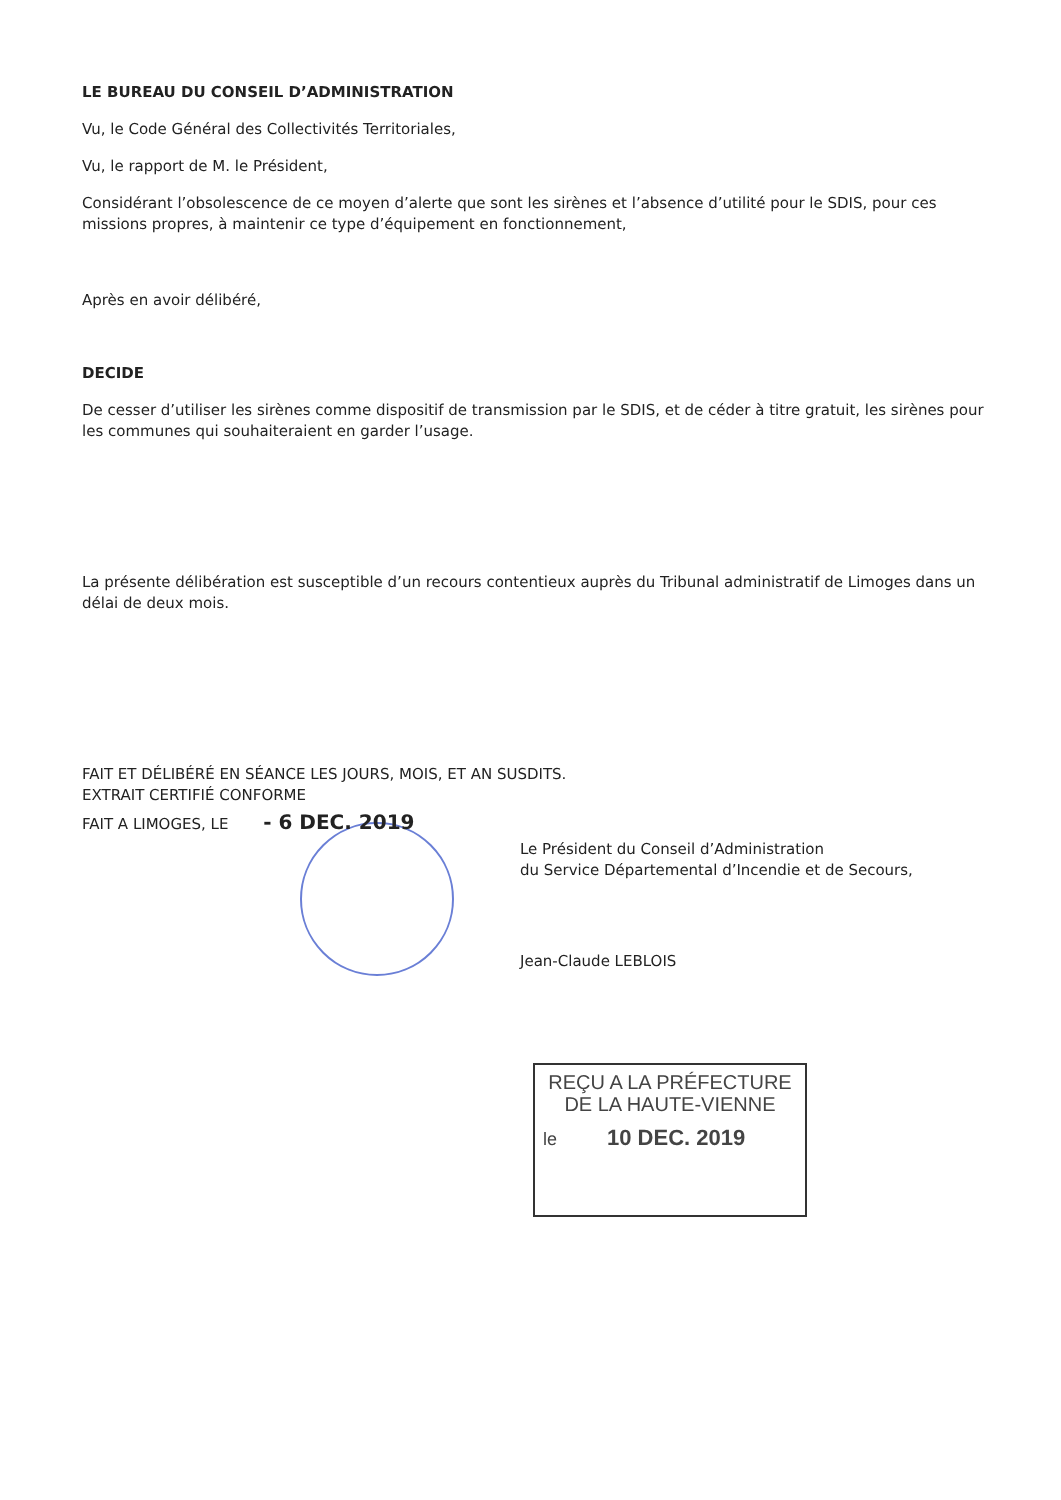LE BUREAU DU CONSEIL D’ADMINISTRATION
Vu, le Code Général des Collectivités Territoriales,
Vu, le rapport de M. le Président,
Considérant l’obsolescence de ce moyen d’alerte que sont les sirènes et l’absence d’utilité pour le SDIS, pour ces missions propres, à maintenir ce type d’équipement en fonctionnement,
Après en avoir délibéré,
DECIDE
De cesser d’utiliser les sirènes comme dispositif de transmission par le SDIS, et de céder à titre gratuit, les sirènes pour les communes qui souhaiteraient en garder l’usage.
La présente délibération est susceptible d’un recours contentieux auprès du Tribunal administratif de Limoges dans un délai de deux mois.
FAIT ET DÉLIBÉRÉ EN SÉANCE LES JOURS, MOIS, ET AN SUSDITS.
EXTRAIT CERTIFIÉ CONFORME
FAIT A LIMOGES, LE - 6 DEC. 2019
Le Président du Conseil d’Administration
du Service Départemental d’Incendie et de Secours,
Jean-Claude LEBLOIS
REÇU A LA PRÉFECTURE
DE LA HAUTE-VIENNE
le 10 DEC. 2019